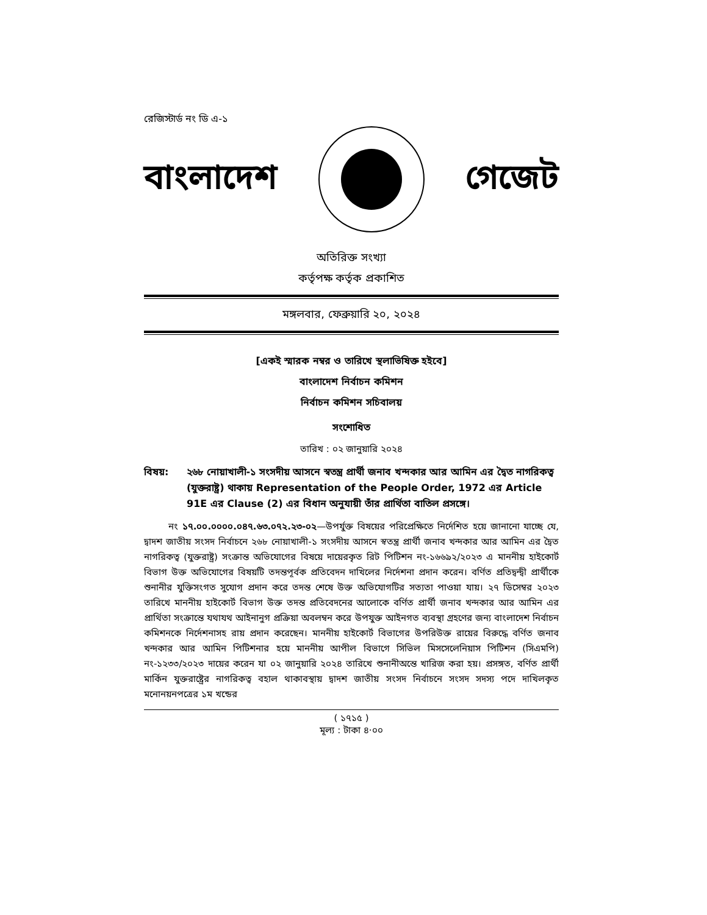রেজিস্টার্ড নং ডি এ-১
বাংলাদেশ গেজেট
অতিরিক্ত সংখ্যা
কর্তৃপক্ষ কর্তৃক প্রকাশিত
মঙ্গলবার, ফেব্রুয়ারি ২০, ২০২৪
[একই স্মারক নম্বর ও তারিখে স্থলাভিষিক্ত হইবে]
বাংলাদেশ নির্বাচন কমিশন
নির্বাচন কমিশন সচিবালয়
সংশোধিত
তারিখ : ০২ জানুয়ারি ২০২৪
বিষয়: ২৬৮ নোয়াখালী-১ সংসদীয় আসনে স্বতন্ত্র প্রার্থী জনাব খন্দকার আর আমিন এর দ্বৈত নাগরিকত্ব (যুক্তরাষ্ট্র) থাকায় Representation of the People Order, 1972 এর Article 91E এর Clause (2) এর বিধান অনুযায়ী তাঁর প্রার্থিতা বাতিল প্রসঙ্গে।
নং ১৭.০০.০০০০.০৪৭.৬৩.০৭২.২৩-০২—উপর্যুক্ত বিষয়ের পরিপ্রেক্ষিতে নির্দেশিত হয়ে জানানো যাচ্ছে যে, দ্বাদশ জাতীয় সংসদ নির্বাচনে ২৬৮ নোয়াখালী-১ সংসদীয় আসনে স্বতন্ত্র প্রার্থী জনাব খন্দকার আর আমিন এর দ্বৈত নাগরিকত্ব (যুক্তরাষ্ট্র) সংক্রান্ত অভিযোগের বিষয়ে দায়েরকৃত রিট পিটিশন নং-১৬৬৯২/২০২৩ এ মাননীয় হাইকোর্ট বিভাগ উক্ত অভিযোগের বিষয়টি তদন্তপূর্বক প্রতিবেদন দাখিলের নির্দেশনা প্রদান করেন। বর্ণিত প্রতিদ্বন্দ্বী প্রার্থীকে শুনানীর যুক্তিসংগত সুযোগ প্রদান করে তদন্ত শেষে উক্ত অভিযোগটির সত্যতা পাওয়া যায়। ২৭ ডিসেম্বর ২০২৩ তারিখে মাননীয় হাইকোর্ট বিভাগ উক্ত তদন্ত প্রতিবেদনের আলোকে বর্ণিত প্রার্থী জনাব খন্দকার আর আমিন এর প্রার্থিতা সংক্রান্তে যথাযথ আইনানুগ প্রক্রিয়া অবলম্বন করে উপযুক্ত আইনগত ব্যবস্থা গ্রহণের জন্য বাংলাদেশ নির্বাচন কমিশনকে নির্দেশনাসহ রায় প্রদান করেছেন। মাননীয় হাইকোর্ট বিভাগের উপরিউক্ত রায়ের বিরুদ্ধে বর্ণিত জনাব খন্দকার আর আমিন পিটিশনার হয়ে মাননীয় আপীল বিভাগে সিভিল মিসসেলেনিয়াস পিটিশন (সিএমপি) নং-১২৩৩/২০২৩ দায়ের করেন যা ০২ জানুয়ারি ২০২৪ তারিখে শুনানীঅন্তে খারিজ করা হয়। প্রসঙ্গত, বর্ণিত প্রার্থী মার্কিন যুক্তরাষ্ট্রের নাগরিকত্ব বহাল থাকাবস্থায় দ্বাদশ জাতীয় সংসদ নির্বাচনে সংসদ সদস্য পদে দাখিলকৃত মনোনয়নপত্রের ১ম খন্ডের
( ১৭১৫ )
মূল্য : টাকা ৪·০০